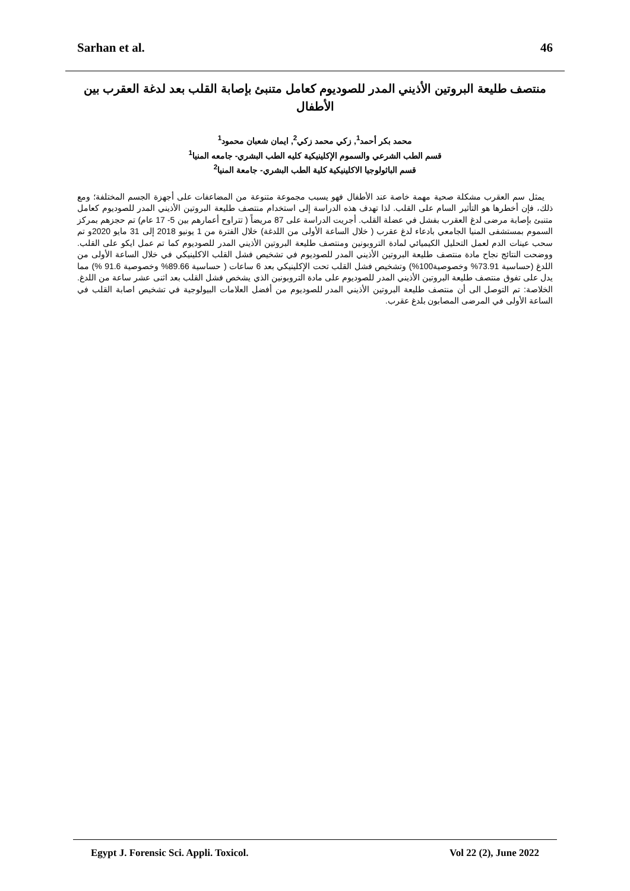Sarhan et al. 46
منتصف طليعة البروتين الأذيني المدر للصوديوم كعامل متنبئ بإصابة القلب بعد لدغة العقرب بين الأطفال
محمد بكر أحمد<sup>1</sup>, زكي محمد زكي<sup>2</sup>, ايمان شعبان محمود<sup>1</sup>
قسم الطب الشرعي والسموم الإكلينيكية كليه الطب البشري- جامعه المنيا<sup>1</sup>
قسم الباثولوجيا الاكلينيكية كلية الطب البشري- جامعة المنيا<sup>2</sup>
يمثل سم العقرب مشكلة صحية مهمة خاصة عند الأطفال فهو يسبب مجموعة متنوعة من المضاعفات على أجهزة الجسم المختلفة؛ ومع ذلك، فإن أخطرها هو التأثير السام على القلب. لذا تهدف هذه الدراسة إلى استخدام منتصف طليعة البروتين الأذيني المدر للصوديوم كعامل متنبئ بإصابة مرضى لدغ العقرب بفشل في عضلة القلب. أجريت الدراسة على 87 مريضاً ( تتراوح أعمارهم بين 5- 17 عام) تم حجزهم بمركز السموم بمستشفى المنيا الجامعي بادعاء لدغ عقرب ( خلال الساعة الأولى من اللدغة) خلال الفترة من 1 يونيو 2018 إلى 31 مايو 2020و تم سحب عينات الدم لعمل التحليل الكيميائي لمادة التروبونين ومنتصف طليعة البروتين الأذيني المدر للصوديوم كما تم عمل ايكو على القلب. ووضحت النتائج نجاح مادة منتصف طليعة البروتين الأذيني المدر للصوديوم في تشخيص فشل القلب الاكلينيكي في خلال الساعة الأولى من اللدغ (حساسية 73.91% وخصوصية100%) وتشخيص فشل القلب تحت الإكلينيكي بعد 6 ساعات ( حساسية 89.66% وخصوصية 91.6 %) مما يدل على تفوق منتصف طليعة البروتين الأذيني المدر للصوديوم على مادة التروبونين الذي يشخص فشل القلب بعد اثنى عشر ساعة من اللدغ. الخلاصة: تم التوصل الى أن منتصف طليعة البروتين الأذيني المدر للصوديوم من أفضل العلامات البيولوجية في تشخيص اصابة القلب في الساعة الأولى في المرضى المصابون بلدغ عقرب.
Egypt J. Forensic Sci. Appli. Toxicol. Vol 22 (2), June 2022